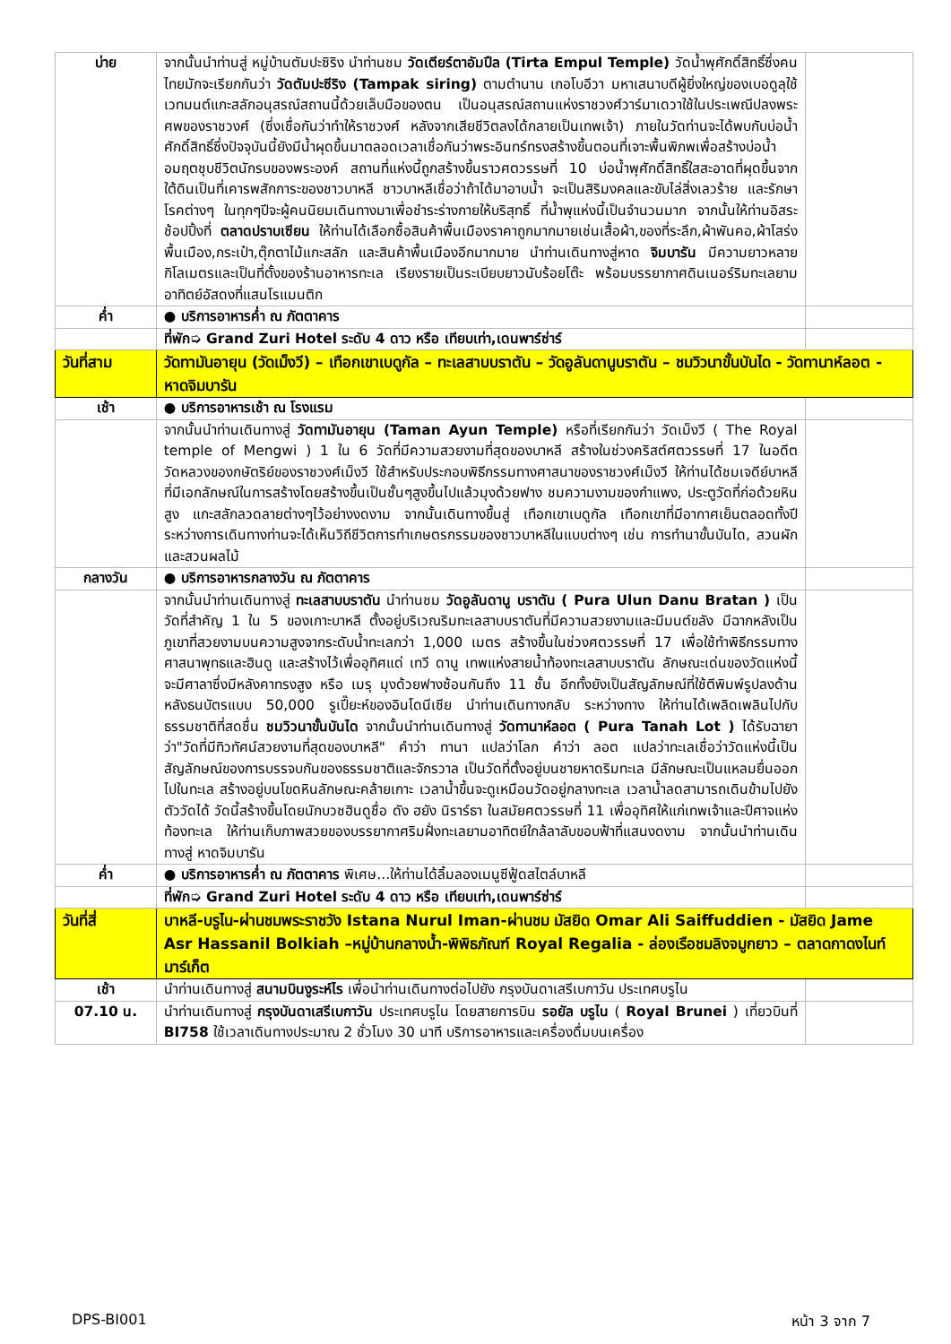| บ่าย | จากนั้นนำท่านสู่ หมู่บ้านตัมปะซิริง นำท่านชม วัดเตียร์ตาอัมปึล (Tirta Empul Temple) วัดน้ำพุศักดิ์สิทธิ์ซึ่งคนไทยมักจะเรียกกันว่า วัดตัมปะซีริง (Tampak siring) ตามตำนาน เกอโบอีวา มหาเสนาบดีผู้ยิ่งใหญ่ของเบอดูลุใช้เวทมนต์แกะสลักอนุสรณ์สถานนี้ด้วยเล็บมือของตน เป็นอนุสรณ์สถานแห่งราชวงศ์วาร์มาเดวาใช้ในประเพณีปลงพระศพของราชวงศ์ (ซึ่งเชื่อกันว่าทำให้ราชวงศ์ หลังจากเสียชีวิตลงได้กลายเป็นเทพเจ้า) ภายในวัดท่านจะได้พบกับบ่อน้ำศักดิ์สิทธิ์ซึ่งปัจจุบันนี้ยังมีน้ำผุดขึ้นมาตลอดเวลาเชื่อกันว่าพระอินทร์ทรงสร้างขึ้นตอนที่เจาะพื้นพิภพเพื่อสร้างบ่อน้ำอมฤตชุบชีวิตนักรบของพระองค์ สถานที่แห่งนี้ถูกสร้างขึ้นราวศตวรรษที่ 10 บ่อน้ำพุศักดิ์สิทธิ์ใสสะอาดที่ผุดขึ้นจากใต้ดินเป็นที่เคารพสักการะของชาวบาหลี ชาวบาหลีเชื่อว่าถ้าได้มาอาบน้ำ จะเป็นสิริมงคลและขับไล่สิ่งเลวร้าย และรักษาโรคต่างๆ ในทุกๆปีจะผู้คนนิยมเดินทางมาเพื่อชำระร่างกายให้บริสุทธิ์ ที่น้ำพุแห่งนี้เป็นจำนวนมาก จากนั้นให้ท่านอิสระช้อปปิ้งที่ ตลาดปราบเซียน ให้ท่านได้เลือกซื้อสินค้าพื้นเมืองราคาถูกมากมายเช่นเสื้อผ้า,ของที่ระลึก,ผ้าพันคอ,ผ้าโสร่งพื้นเมือง,กระเป๋า,ตุ๊กตาไม้แกะสลัก และสินค้าพื้นเมืองอีกมากมาย นำท่านเดินทางสู่หาด จิมบารัน มีความยาวหลายกิโลเมตรและเป็นที่ตั้งของร้านอาหารทะเล เรียงรายเป็นระเบียบยาวนับร้อยโต๊ะ พร้อมบรรยากาศดินเนอร์ริมทะเลยามอาทิตย์อัสดงที่แสนโรแมนติก | |
| ค่ำ | ● บริการอาหารค่ำ ณ ภัตตาคาร | |
| | ที่พัก➭ Grand Zuri Hotel ระดับ 4 ดาว หรือ เทียบเท่า,เดนพาร์ซ่าร์ | |
| วันที่สาม | วัดทามันอายุน (วัดเม็งวี) – เทือกเขาเบดูกัล – ทะเลสาบบราตัน – วัดอูลันดานูบราตัน – ชมวิวนาขั้นบันได - วัดทานาห์ลอต - หาดจิมบารัน | |
| เช้า | ● บริการอาหารเช้า ณ โรงแรม | |
| | จากนั้นนำท่านเดินทางสู่ วัดทามันอายุน (Taman Ayun Temple) หรือที่เรียกกันว่า วัดเม็งวี ( The Royal temple of Mengwi ) 1 ใน 6 วัดที่มีความสวยงามที่สุดของบาหลี สร้างในช่วงคริสต์ศตวรรษที่ 17 ในอดีตวัดหลวงของกษัตริย์ของราชวงศ์เม็งวี ใช้สำหรับประกอบพิธีกรรมทางศาสนาของราชวงศ์เม็งวี ให้ท่านได้ชมเจดีย์บาหลีที่มีเอกลักษณ์ในการสร้างโดยสร้างขึ้นเป็นชั้นๆสูงขึ้นไปแล้วมุงด้วยฟาง ชมความงามของกำแพง, ประตูวัดที่ก่อด้วยหินสูง แกะสลักลวดลายต่างๆไว้อย่างงดงาม จากนั้นเดินทางขึ้นสู่ เทือกเขาเบดูกัล เทือกเขาที่มีอากาศเย็นตลอดทั้งปี ระหว่างการเดินทางท่านจะได้เห็นวิถีชีวิตการทำเกษตรกรรมของชาวบาหลีในแบบต่างๆ เช่น การทำนาขั้นบันได, สวนผัก และสวนผลไม้ | |
| กลางวัน | ● บริการอาหารกลางวัน ณ ภัตตาคาร | |
| | จากนั้นนำท่านเดินทางสู่ ทะเลสาบบราตัน นำท่านชม วัดอูลันดานู บราตัน ( Pura Ulun Danu Bratan ) เป็นวัดที่สำคัญ 1 ใน 5 ของเกาะบาหลี ตั้งอยู่บริเวณริมทะเลสาบบราตันที่มีความสวยงามและมีมนต์ขลัง มีฉากหลังเป็นภูเขาที่สวยงามบนความสูงจากระดับน้ำทะเลกว่า 1,000 เมตร สร้างขึ้นในช่วงศตวรรษที่ 17 เพื่อใช้ทำพิธีกรรมทางศาสนาพุทธและฮินดู และสร้างไว้เพื่ออุทิศแด่ เทวี ดานู เทพแห่งสายน้ำท้องทะเลสาบบราตัน ลักษณะเด่นของวัดแห่งนี้จะมีศาลาซึ่งมีหลังคาทรงสูง หรือ เมรุ มุงด้วยฟางซ้อนกันถึง 11 ชั้น อีกทั้งยังเป็นสัญลักษณ์ที่ใช้ตีพิมพ์รูปลงด้านหลังธนบัตรแบบ 50,000 รูเปี๊ยะห์ของอินโดนีเซีย นำท่านเดินทางกลับ ระหว่างทาง ให้ท่านได้เพลิดเพลินไปกับธรรมชาติที่สดชื่น ชมวิวนาขั้นบันได จากนั้นนำท่านเดินทางสู่ วัดทานาห์ลอต ( Pura Tanah Lot ) ได้รับฉายาว่า"วัดที่มีทิวทัศน์สวยงามที่สุดของบาหลี" คำว่า ทานา แปลว่าโลก คำว่า ลอต แปลว่าทะเลเชื่อว่าวัดแห่งนี้เป็นสัญลักษณ์ของการบรรจบกันของธรรมชาติและจักรวาล เป็นวัดที่ตั้งอยู่บนชายหาดริมทะเล มีลักษณะเป็นแหลมยื่นออกไปในทะเล สร้างอยู่บนโขดหินลักษณะคล้ายเกาะ เวลาน้ำขึ้นจะดูเหมือนวัดอยู่กลางทะเล เวลาน้ำลดสามารถเดินข้ามไปยังตัววัดได้ วัดนี้สร้างขึ้นโดยนักบวชฮินดูชื่อ ดัง ฮยัง นิราร์ธา ในสมัยศตวรรษที่ 11 เพื่ออุทิศให้แก่เทพเจ้าและปีศาจแห่งท้องทะเล ให้ท่านเก็บภาพสวยของบรรยากาศริมฝั่งทะเลยามอาทิตย์ใกล้ลาลับขอบฟ้าที่แสนงดงาม จากนั้นนำท่านเดินทางสู่ หาดจิมบารัน | |
| ค่ำ | ● บริการอาหารค่ำ ณ ภัตตาคาร พิเศษ...ให้ท่านได้ลิ้มลองเมนูซีฟู้ดสไตล์บาหลี | |
| | ที่พัก➭ Grand Zuri Hotel ระดับ 4 ดาว หรือ เทียบเท่า,เดนพาร์ซ่าร์ | |
| วันที่สี่ | บาหลี-บรูไน-ผ่านชมพระราชวัง Istana Nurul Iman-ผ่านชม มัสยิด Omar Ali Saiffuddien - มัสยิด Jame Asr Hassanil Bolkiah –หมู่บ้านกลางน้ำ-พิพิธภัณฑ์ Royal Regalia - ล่องเรือชมลิงจมูกยาว – ตลาดกาดงไนท์มาร์เก็ต | |
| เช้า | นำท่านเดินทางสู่ สนามบินงูระห์ไร เพื่อนำท่านเดินทางต่อไปยัง กรุงบันดาเสรีเบกาวัน ประเทศบรูไน | |
| 07.10 น. | นำท่านเดินทางสู่ กรุงบันดาเสรีเบกาวัน ประเทศบรูไน โดยสายการบิน รอยัล บรูไน ( Royal Brunei ) เที่ยวบินที่ BI758 ใช้เวลาเดินทางประมาณ 2 ชั่วโมง 30 นาที บริการอาหารและเครื่องดื่มบนเครื่อง | |
DPS-BI001 หน้า 3 จาก 7